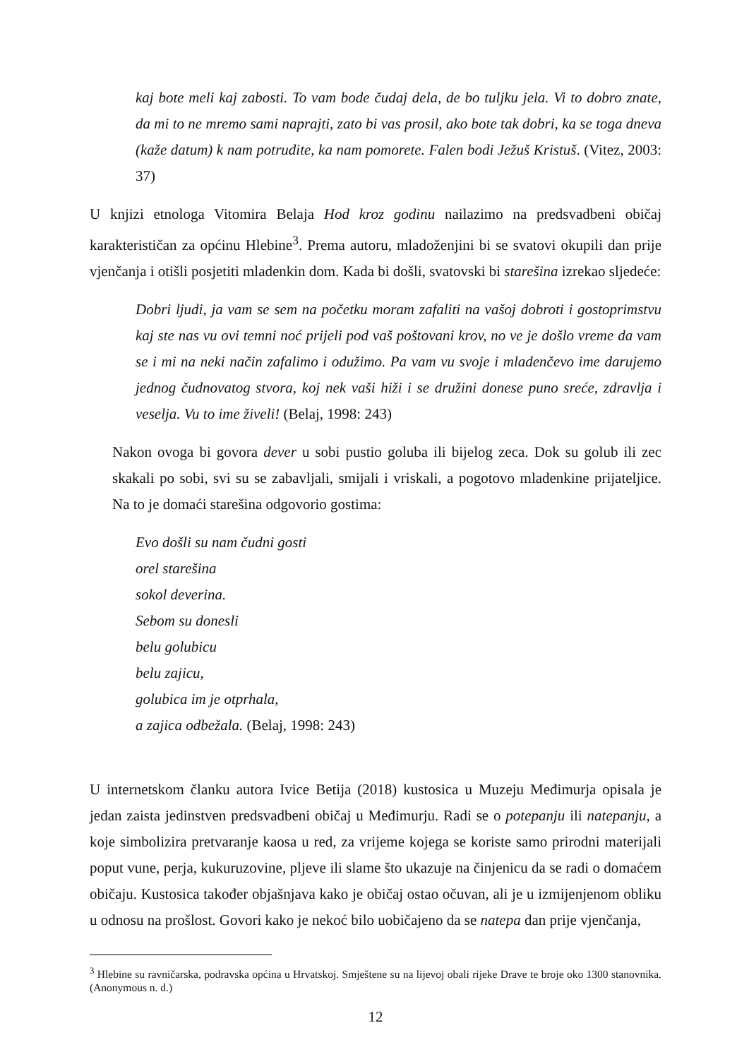kaj bote meli kaj zabosti. To vam bode čudaj dela, de bo tuljku jela. Vi to dobro znate, da mi to ne mremo sami naprajti, zato bi vas prosil, ako bote tak dobri, ka se toga dneva (kaže datum) k nam potrudite, ka nam pomorete. Falen bodi Ježuš Kristuš. (Vitez, 2003: 37)
U knjizi etnologa Vitomira Belaja Hod kroz godinu nailazimo na predsvadbeni običaj karakterističan za općinu Hlebine<sup>3</sup>. Prema autoru, mladoženjini bi se svatovi okupili dan prije vjenčanja i otišli posjetiti mladenkin dom. Kada bi došli, svatovski bi starešina izrekao sljedeće:
Dobri ljudi, ja vam se sem na početku moram zafaliti na vašoj dobroti i gostoprimstvu kaj ste nas vu ovi temni noć prijeli pod vaš poštovani krov, no ve je došlo vreme da vam se i mi na neki način zafalimo i odužimo. Pa vam vu svoje i mladenčevo ime darujemo jednog čudnovatog stvora, koj nek vaši hiži i se družini donese puno sreće, zdravlja i veselja. Vu to ime živeli! (Belaj, 1998: 243)
Nakon ovoga bi govora dever u sobi pustio goluba ili bijelog zeca. Dok su golub ili zec skakali po sobi, svi su se zabavljali, smijali i vriskali, a pogotovo mladenkine prijateljice. Na to je domaći starešina odgovorio gostima:
Evo došli su nam čudni gosti
orel starešina
sokol deverina.
Sebom su donesli
belu golubicu
belu zajicu,
golubica im je otprhala,
a zajica odbežala. (Belaj, 1998: 243)
U internetskom članku autora Ivice Betija (2018) kustosica u Muzeju Međimurja opisala je jedan zaista jedinstven predsvadbeni običaj u Međimurju. Radi se o potepanju ili natepanju, a koje simbolizira pretvaranje kaosa u red, za vrijeme kojega se koriste samo prirodni materijali poput vune, perja, kukuruzovine, pljeve ili slame što ukazuje na činjenicu da se radi o domaćem običaju. Kustosica također objašnjava kako je običaj ostao očuvan, ali je u izmijenjenom obliku u odnosu na prošlost. Govori kako je nekoć bilo uobičajeno da se natepa dan prije vjenčanja,
<sup>3</sup> Hlebine su ravničarska, podravska općina u Hrvatskoj. Smještene su na lijevoj obali rijeke Drave te broje oko 1300 stanovnika. (Anonymous n. d.)
12